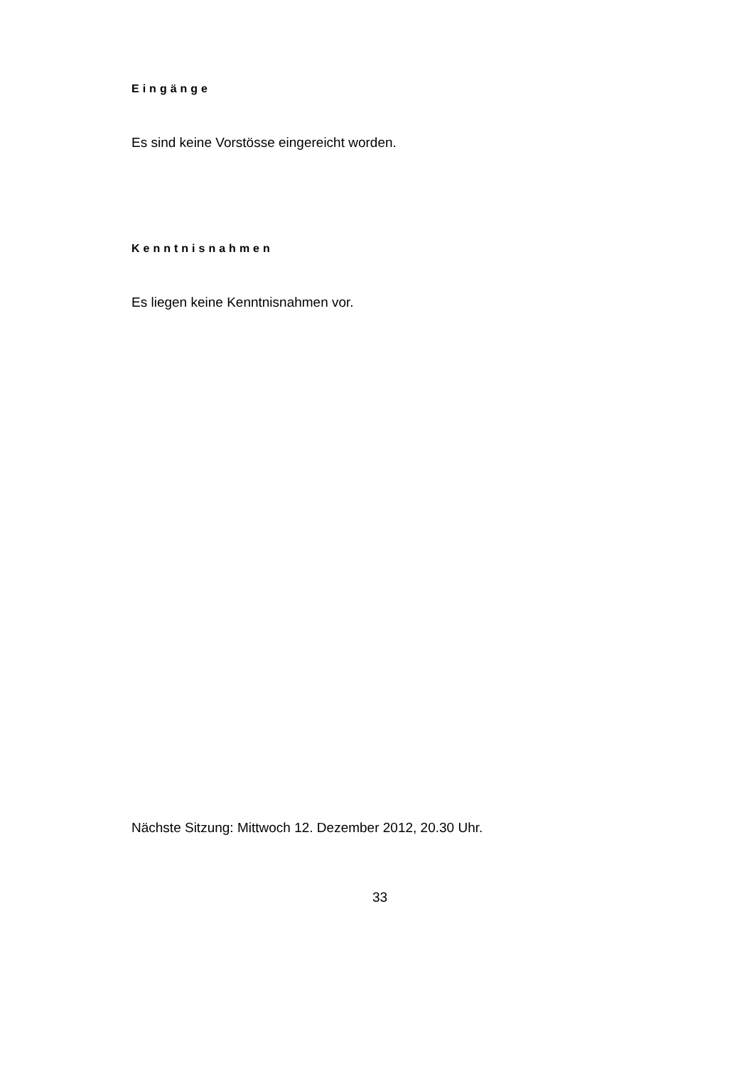Eingänge
Es sind keine Vorstösse eingereicht worden.
Kenntnisnahmen
Es liegen keine Kenntnisnahmen vor.
Nächste Sitzung: Mittwoch 12. Dezember 2012, 20.30 Uhr.
33